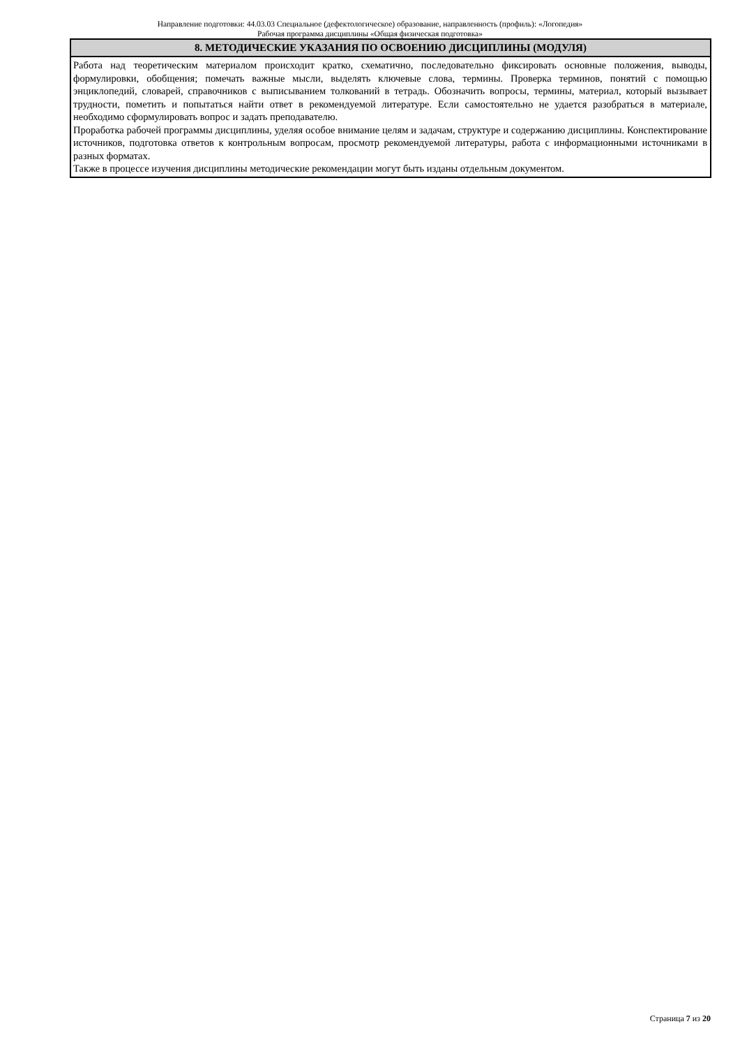Направление подготовки: 44.03.03 Специальное (дефектологическое) образование, направленность (профиль): «Логопедия»
Рабочая программа дисциплины «Общая физическая подготовка»
| 8. МЕТОДИЧЕСКИЕ УКАЗАНИЯ ПО ОСВОЕНИЮ ДИСЦИПЛИНЫ (МОДУЛЯ) |
| --- |
| Работа над теоретическим материалом происходит кратко, схематично, последовательно фиксировать основные положения, выводы, формулировки, обобщения; помечать важные мысли, выделять ключевые слова, термины. Проверка терминов, понятий с помощью энциклопедий, словарей, справочников с выписыванием толкований в тетрадь. Обозначить вопросы, термины, материал, который вызывает трудности, пометить и попытаться найти ответ в рекомендуемой литературе. Если самостоятельно не удается разобраться в материале, необходимо сформулировать вопрос и задать преподавателю. Проработка рабочей программы дисциплины, уделяя особое внимание целям и задачам, структуре и содержанию дисциплины. Конспектирование источников, подготовка ответов к контрольным вопросам, просмотр рекомендуемой литературы, работа с информационными источниками в разных форматах. Также в процессе изучения дисциплины методические рекомендации могут быть изданы отдельным документом. |
Страница 7 из 20